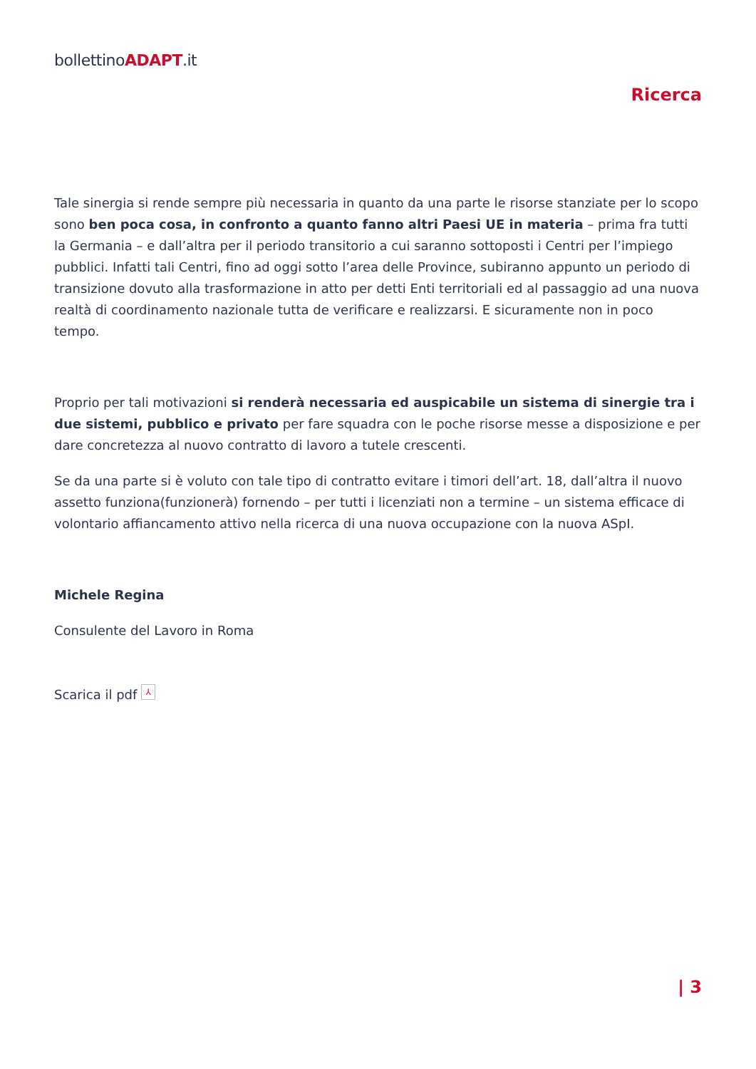bollettinoADAPT.it
Ricerca
Tale sinergia si rende sempre più necessaria in quanto da una parte le risorse stanziate per lo scopo sono ben poca cosa, in confronto a quanto fanno altri Paesi UE in materia – prima fra tutti la Germania – e dall’altra per il periodo transitorio a cui saranno sottoposti i Centri per l’impiego pubblici. Infatti tali Centri, fino ad oggi sotto l’area delle Province, subiranno appunto un periodo di transizione dovuto alla trasformazione in atto per detti Enti territoriali ed al passaggio ad una nuova realtà di coordinamento nazionale tutta de verificare e realizzarsi. E sicuramente non in poco tempo.
Proprio per tali motivazioni si renderà necessaria ed auspicabile un sistema di sinergie tra i due sistemi, pubblico e privato per fare squadra con le poche risorse messe a disposizione e per dare concretezza al nuovo contratto di lavoro a tutele crescenti.
Se da una parte si è voluto con tale tipo di contratto evitare i timori dell’art. 18, dall’altra il nuovo assetto funziona(funzionerà) fornendo – per tutti i licenziati non a termine – un sistema efficace di volontario affiancamento attivo nella ricerca di una nuova occupazione con la nuova ASpI.
Michele Regina
Consulente del Lavoro in Roma
Scarica il pdf ⅄
| 3